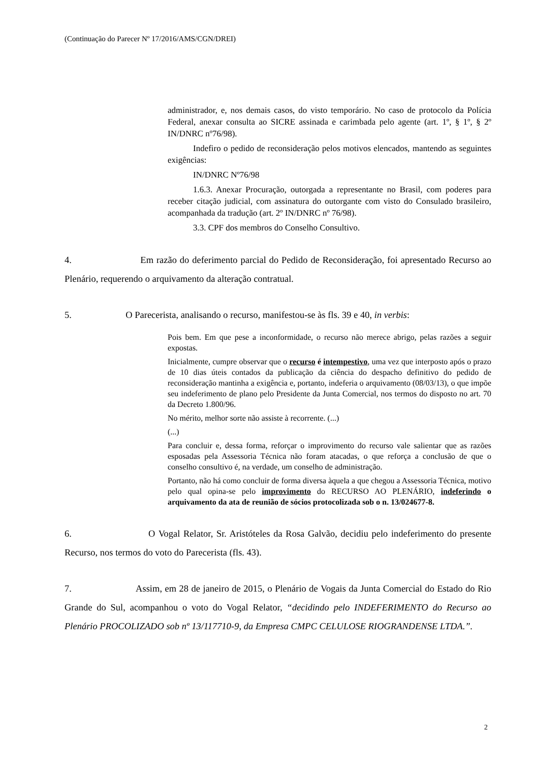(Continuação do Parecer Nº 17/2016/AMS/CGN/DREI)
administrador, e, nos demais casos, do visto temporário. No caso de protocolo da Polícia Federal, anexar consulta ao SICRE assinada e carimbada pelo agente (art. 1º, § 1º, § 2º IN/DNRC nº76/98).
Indefiro o pedido de reconsideração pelos motivos elencados, mantendo as seguintes exigências:
IN/DNRC Nº76/98
1.6.3. Anexar Procuração, outorgada a representante no Brasil, com poderes para receber citação judicial, com assinatura do outorgante com visto do Consulado brasileiro, acompanhada da tradução (art. 2º IN/DNRC nº 76/98).
3.3. CPF dos membros do Conselho Consultivo.
4. Em razão do deferimento parcial do Pedido de Reconsideração, foi apresentado Recurso ao Plenário, requerendo o arquivamento da alteração contratual.
5. O Parecerista, analisando o recurso, manifestou-se às fls. 39 e 40, in verbis:
Pois bem. Em que pese a inconformidade, o recurso não merece abrigo, pelas razões a seguir expostas.
Inicialmente, cumpre observar que o recurso é intempestivo, uma vez que interposto após o prazo de 10 dias úteis contados da publicação da ciência do despacho definitivo do pedido de reconsideração mantinha a exigência e, portanto, indeferia o arquivamento (08/03/13), o que impõe seu indeferimento de plano pelo Presidente da Junta Comercial, nos termos do disposto no art. 70 da Decreto 1.800/96.
No mérito, melhor sorte não assiste à recorrente. (...)
(...)
Para concluir e, dessa forma, reforçar o improvimento do recurso vale salientar que as razões esposadas pela Assessoria Técnica não foram atacadas, o que reforça a conclusão de que o conselho consultivo é, na verdade, um conselho de administração.
Portanto, não há como concluir de forma diversa àquela a que chegou a Assessoria Técnica, motivo pelo qual opina-se pelo improvimento do RECURSO AO PLENÁRIO, indeferindo o arquivamento da ata de reunião de sócios protocolizada sob o n. 13/024677-8.
6. O Vogal Relator, Sr. Aristóteles da Rosa Galvão, decidiu pelo indeferimento do presente Recurso, nos termos do voto do Parecerista (fls. 43).
7. Assim, em 28 de janeiro de 2015, o Plenário de Vogais da Junta Comercial do Estado do Rio Grande do Sul, acompanhou o voto do Vogal Relator, “decidindo pelo INDEFERIMENTO do Recurso ao Plenário PROCOLIZADO sob nº 13/117710-9, da Empresa CMPC CELULOSE RIOGRANDENSE LTDA.”.
2